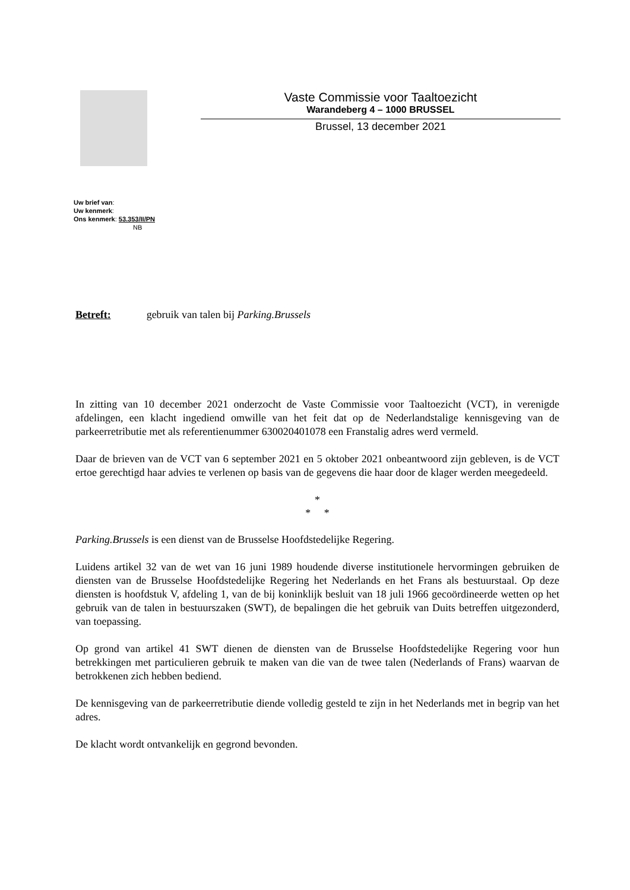Vaste Commissie voor Taaltoezicht
Warandeberg 4 – 1000 BRUSSEL
Brussel, 13 december 2021
Uw brief van:
Uw kenmerk:
Ons kenmerk: 53.353/II/PN
NB
Betreft: gebruik van talen bij Parking.Brussels
In zitting van 10 december 2021 onderzocht de Vaste Commissie voor Taaltoezicht (VCT), in verenigde afdelingen, een klacht ingediend omwille van het feit dat op de Nederlandstalige kennisgeving van de parkeerretributie met als referentienummer 630020401078 een Franstalig adres werd vermeld.
Daar de brieven van de VCT van 6 september 2021 en 5 oktober 2021 onbeantwoord zijn gebleven, is de VCT ertoe gerechtigd haar advies te verlenen op basis van de gegevens die haar door de klager werden meegedeeld.
*
* *
Parking.Brussels is een dienst van de Brusselse Hoofdstedelijke Regering.
Luidens artikel 32 van de wet van 16 juni 1989 houdende diverse institutionele hervormingen gebruiken de diensten van de Brusselse Hoofdstedelijke Regering het Nederlands en het Frans als bestuurstaal. Op deze diensten is hoofdstuk V, afdeling 1, van de bij koninklijk besluit van 18 juli 1966 gecoördineerde wetten op het gebruik van de talen in bestuurszaken (SWT), de bepalingen die het gebruik van Duits betreffen uitgezonderd, van toepassing.
Op grond van artikel 41 SWT dienen de diensten van de Brusselse Hoofdstedelijke Regering voor hun betrekkingen met particulieren gebruik te maken van die van de twee talen (Nederlands of Frans) waarvan de betrokkenen zich hebben bediend.
De kennisgeving van de parkeerretributie diende volledig gesteld te zijn in het Nederlands met in begrip van het adres.
De klacht wordt ontvankelijk en gegrond bevonden.